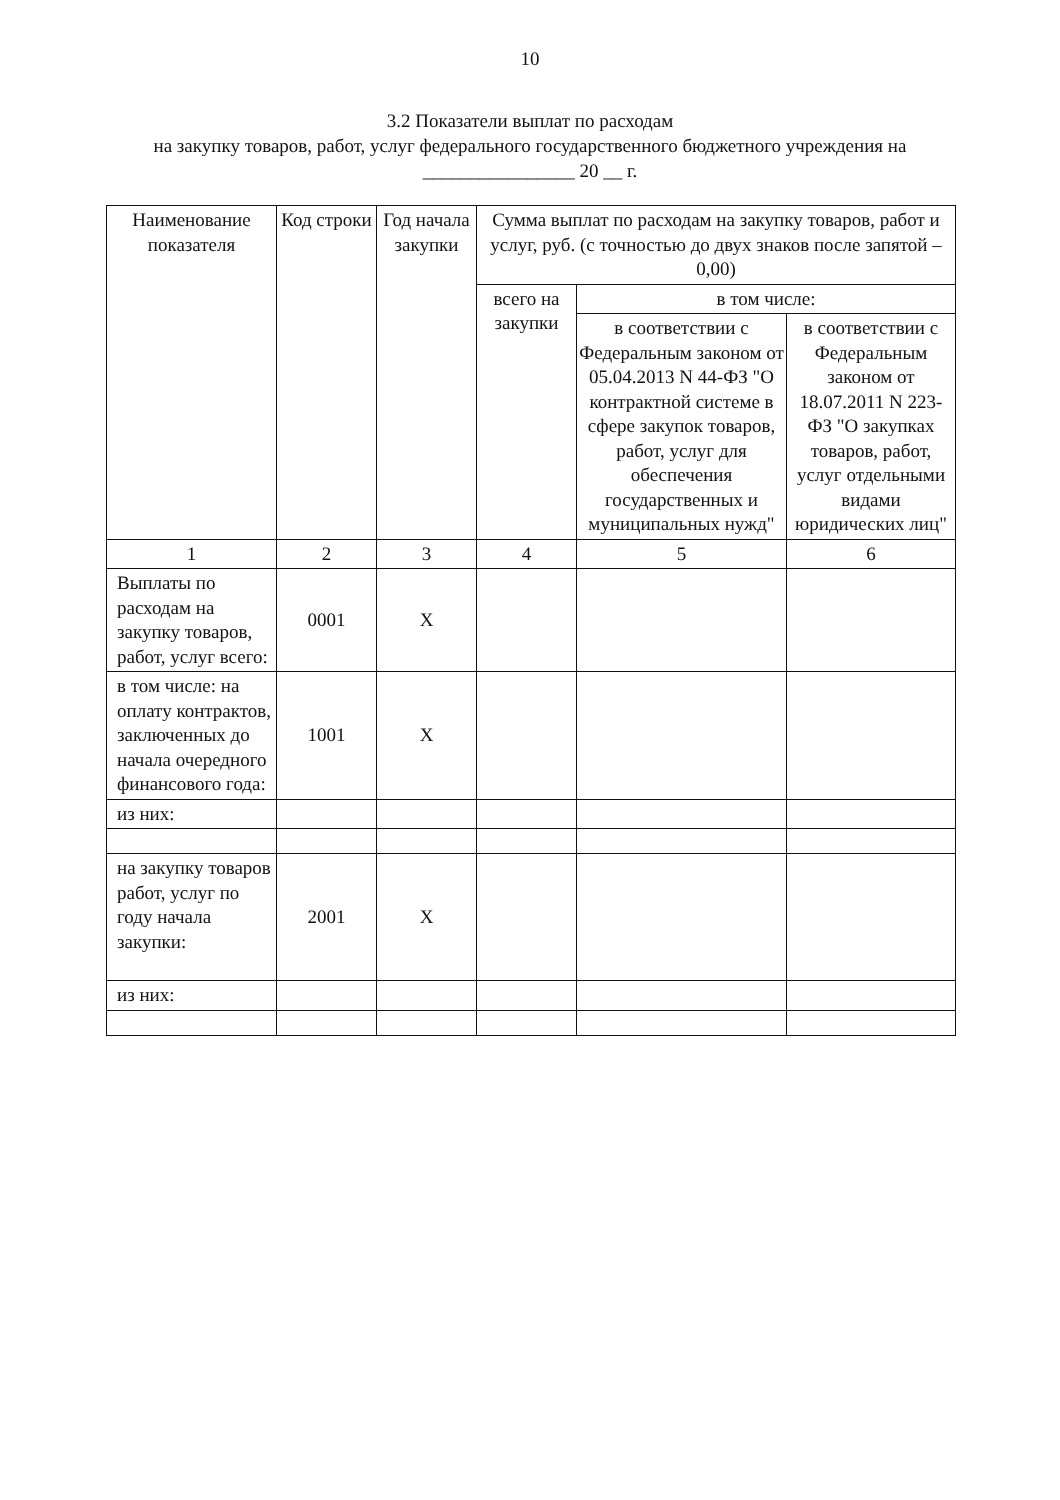10
3.2 Показатели выплат по расходам
на закупку товаров, работ, услуг федерального государственного бюджетного учреждения на
________________ 20 __ г.
| Наименование показателя | Код строки | Год начала закупки | Сумма выплат по расходам на закупку товаров, работ и услуг, руб. (с точностью до двух знаков после запятой – 0,00) | | |
| --- | --- | --- | --- | --- | --- |
| | | | всего на закупки | в том числе: | |
| | | | | в соответствии с Федеральным законом от 05.04.2013 N 44-ФЗ "О контрактной системе в сфере закупок товаров, работ, услуг для обеспечения государственных и муниципальных нужд" | в соответствии с Федеральным законом от 18.07.2011 N 223-ФЗ "О закупках товаров, работ, услуг отдельными видами юридических лиц" |
| 1 | 2 | 3 | 4 | 5 | 6 |
| Выплаты по расходам на закупку товаров, работ, услуг всего: | 0001 | X | | | |
| в том числе: на оплату контрактов, заключенных до начала очередного финансового года: | 1001 | X | | | |
| из них: | | | | | |
| на закупку товаров работ, услуг по году начала закупки: | 2001 | X | | | |
| из них: | | | | | |